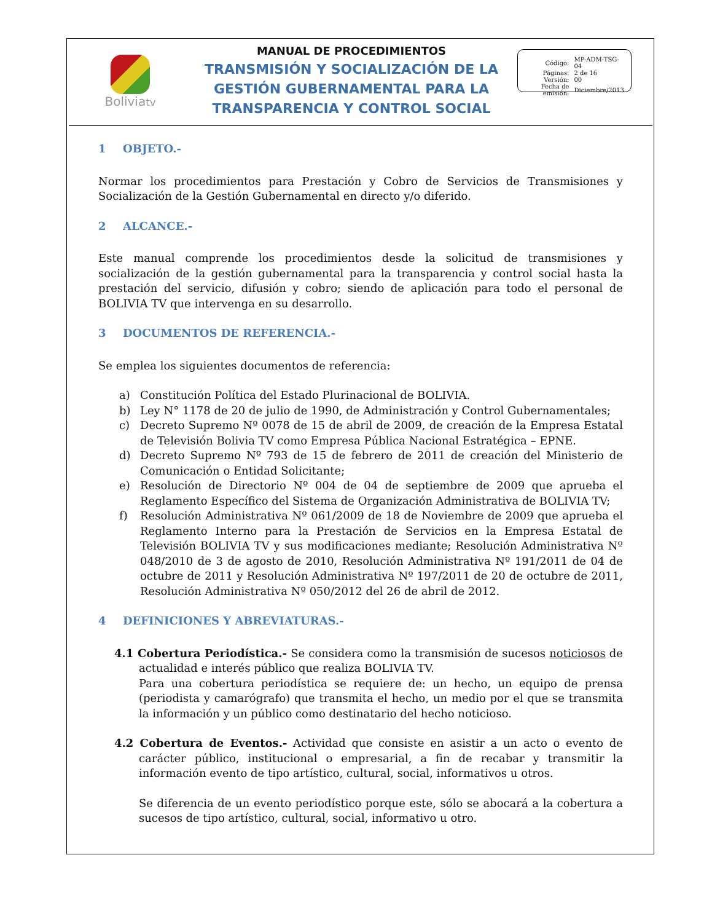Boliviatv
MANUAL DE PROCEDIMIENTOS
TRANSMISIÓN Y SOCIALIZACIÓN DE LA GESTIÓN GUBERNAMENTAL PARA LA TRANSPARENCIA Y CONTROL SOCIAL
| Código: | MP-ADM-TSG-04 |
| Páginas: | 2 de 16 |
| Versión: | 00 |
| Fecha de emisión: | Diciembre/2013 |
1 OBJETO.-
Normar los procedimientos para Prestación y Cobro de Servicios de Transmisiones y Socialización de la Gestión Gubernamental en directo y/o diferido.
2 ALCANCE.-
Este manual comprende los procedimientos desde la solicitud de transmisiones y socialización de la gestión gubernamental para la transparencia y control social hasta la prestación del servicio, difusión y cobro; siendo de aplicación para todo el personal de BOLIVIA TV que intervenga en su desarrollo.
3 DOCUMENTOS DE REFERENCIA.-
Se emplea los siguientes documentos de referencia:
a) Constitución Política del Estado Plurinacional de BOLIVIA.
b) Ley N° 1178 de 20 de julio de 1990, de Administración y Control Gubernamentales;
c) Decreto Supremo Nº 0078 de 15 de abril de 2009, de creación de la Empresa Estatal de Televisión Bolivia TV como Empresa Pública Nacional Estratégica – EPNE.
d) Decreto Supremo Nº 793 de 15 de febrero de 2011 de creación del Ministerio de Comunicación o Entidad Solicitante;
e) Resolución de Directorio Nº 004 de 04 de septiembre de 2009 que aprueba el Reglamento Específico del Sistema de Organización Administrativa de BOLIVIA TV;
f) Resolución Administrativa Nº 061/2009 de 18 de Noviembre de 2009 que aprueba el Reglamento Interno para la Prestación de Servicios en la Empresa Estatal de Televisión BOLIVIA TV y sus modificaciones mediante; Resolución Administrativa Nº 048/2010 de 3 de agosto de 2010, Resolución Administrativa Nº 191/2011 de 04 de octubre de 2011 y Resolución Administrativa Nº 197/2011 de 20 de octubre de 2011, Resolución Administrativa Nº 050/2012 del 26 de abril de 2012.
4 DEFINICIONES Y ABREVIATURAS.-
4.1 Cobertura Periodística.- Se considera como la transmisión de sucesos noticiosos de actualidad e interés público que realiza BOLIVIA TV.
Para una cobertura periodística se requiere de: un hecho, un equipo de prensa (periodista y camarógrafo) que transmita el hecho, un medio por el que se transmita la información y un público como destinatario del hecho noticioso.
4.2 Cobertura de Eventos.- Actividad que consiste en asistir a un acto o evento de carácter público, institucional o empresarial, a fin de recabar y transmitir la información evento de tipo artístico, cultural, social, informativos u otros.
Se diferencia de un evento periodístico porque este, sólo se abocará a la cobertura a sucesos de tipo artístico, cultural, social, informativo u otro.